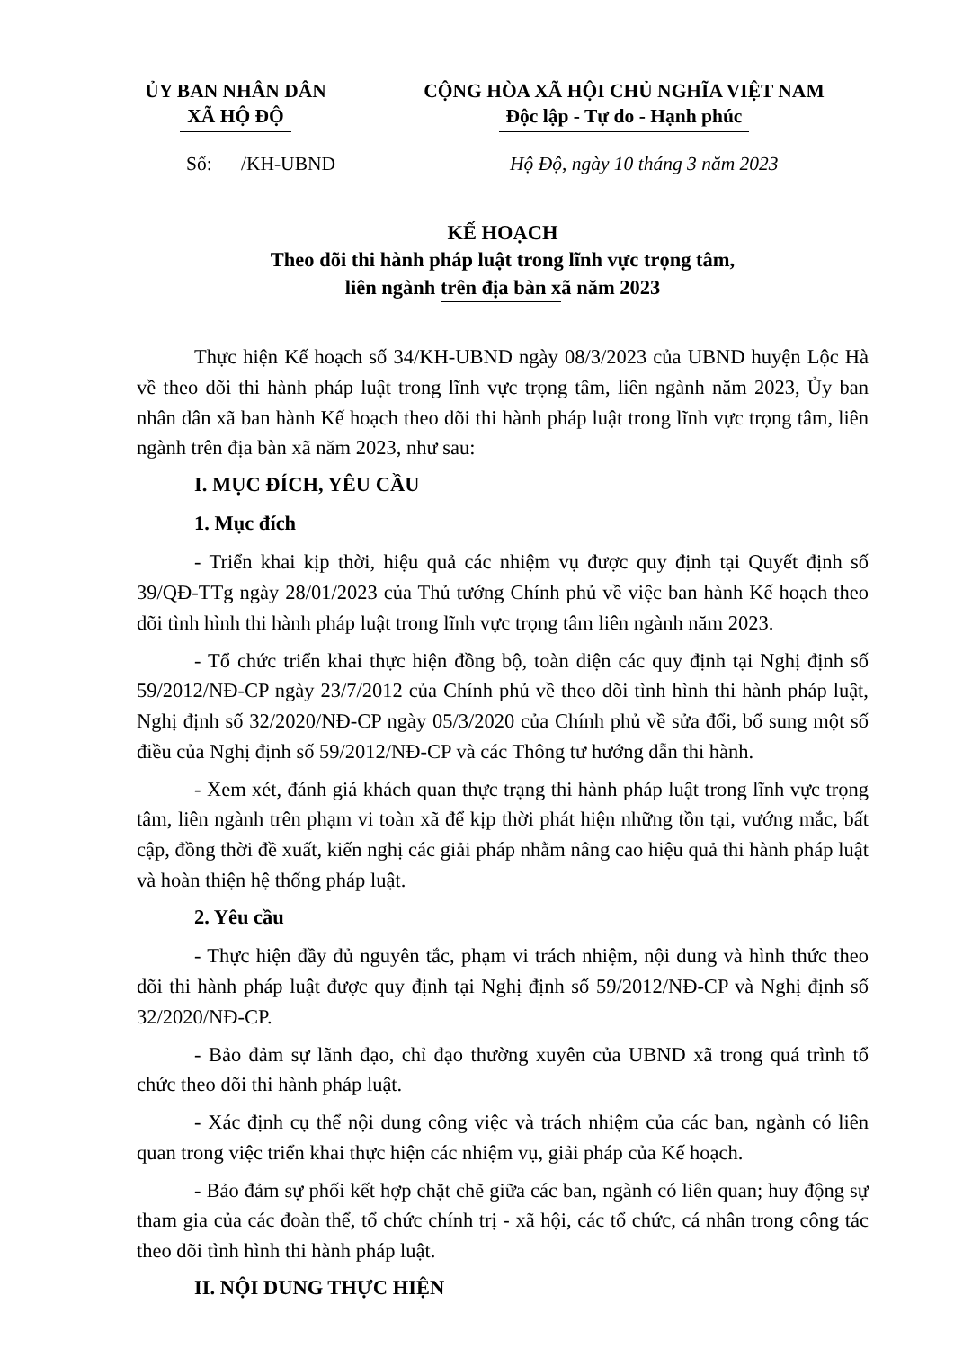ỦY BAN NHÂN DÂN
XÃ HỘ ĐỘ
CỘNG HÒA XÃ HỘI CHỦ NGHĨA VIỆT NAM
Độc lập - Tự do - Hạnh phúc
Số: /KH-UBND Hộ Độ, ngày 10 tháng 3 năm 2023
KẾ HOẠCH
Theo dõi thi hành pháp luật trong lĩnh vực trọng tâm,
liên ngành trên địa bàn xã năm 2023
Thực hiện Kế hoạch số 34/KH-UBND ngày 08/3/2023 của UBND huyện Lộc Hà về theo dõi thi hành pháp luật trong lĩnh vực trọng tâm, liên ngành năm 2023, Ủy ban nhân dân xã ban hành Kế hoạch theo dõi thi hành pháp luật trong lĩnh vực trọng tâm, liên ngành trên địa bàn xã năm 2023, như sau:
I. MỤC ĐÍCH, YÊU CẦU
1. Mục đích
- Triển khai kịp thời, hiệu quả các nhiệm vụ được quy định tại Quyết định số 39/QĐ-TTg ngày 28/01/2023 của Thủ tướng Chính phủ về việc ban hành Kế hoạch theo dõi tình hình thi hành pháp luật trong lĩnh vực trọng tâm liên ngành năm 2023.
- Tổ chức triển khai thực hiện đồng bộ, toàn diện các quy định tại Nghị định số 59/2012/NĐ-CP ngày 23/7/2012 của Chính phủ về theo dõi tình hình thi hành pháp luật, Nghị định số 32/2020/NĐ-CP ngày 05/3/2020 của Chính phủ về sửa đổi, bổ sung một số điều của Nghị định số 59/2012/NĐ-CP và các Thông tư hướng dẫn thi hành.
- Xem xét, đánh giá khách quan thực trạng thi hành pháp luật trong lĩnh vực trọng tâm, liên ngành trên phạm vi toàn xã để kịp thời phát hiện những tồn tại, vướng mắc, bất cập, đồng thời đề xuất, kiến nghị các giải pháp nhằm nâng cao hiệu quả thi hành pháp luật và hoàn thiện hệ thống pháp luật.
2. Yêu cầu
- Thực hiện đầy đủ nguyên tắc, phạm vi trách nhiệm, nội dung và hình thức theo dõi thi hành pháp luật được quy định tại Nghị định số 59/2012/NĐ-CP và Nghị định số 32/2020/NĐ-CP.
- Bảo đảm sự lãnh đạo, chỉ đạo thường xuyên của UBND xã trong quá trình tổ chức theo dõi thi hành pháp luật.
- Xác định cụ thể nội dung công việc và trách nhiệm của các ban, ngành có liên quan trong việc triển khai thực hiện các nhiệm vụ, giải pháp của Kế hoạch.
- Bảo đảm sự phối kết hợp chặt chẽ giữa các ban, ngành có liên quan; huy động sự tham gia của các đoàn thể, tổ chức chính trị - xã hội, các tổ chức, cá nhân trong công tác theo dõi tình hình thi hành pháp luật.
II. NỘI DUNG THỰC HIỆN